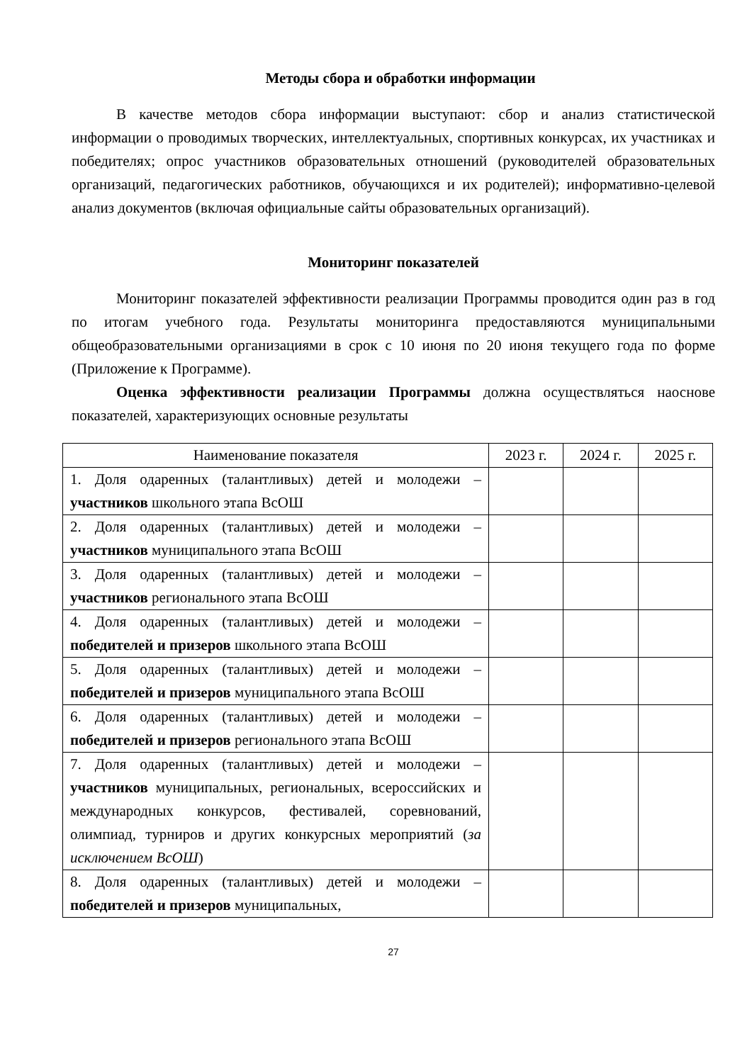Методы сбора и обработки информации
В качестве методов сбора информации выступают: сбор и анализ статистической информации о проводимых творческих, интеллектуальных, спортивных конкурсах, их участниках и победителях; опрос участников образовательных отношений (руководителей образовательных организаций, педагогических работников, обучающихся и их родителей); информативно-целевой анализ документов (включая официальные сайты образовательных организаций).
Мониторинг показателей
Мониторинг показателей эффективности реализации Программы проводится один раз в год по итогам учебного года. Результаты мониторинга предоставляются муниципальными общеобразовательными организациями в срок с 10 июня по 20 июня текущего года по форме (Приложение к Программе).
Оценка эффективности реализации Программы должна осуществляться наоснове показателей, характеризующих основные результаты
| Наименование показателя | 2023 г. | 2024 г. | 2025 г. |
| --- | --- | --- | --- |
| 1. Доля одаренных (талантливых) детей и молодежи – участников школьного этапа ВсОШ | | | |
| 2. Доля одаренных (талантливых) детей и молодежи – участников муниципального этапа ВсОШ | | | |
| 3. Доля одаренных (талантливых) детей и молодежи – участников регионального этапа ВсОШ | | | |
| 4. Доля одаренных (талантливых) детей и молодежи – победителей и призеров школьного этапа ВсОШ | | | |
| 5. Доля одаренных (талантливых) детей и молодежи – победителей и призеров муниципального этапа ВсОШ | | | |
| 6. Доля одаренных (талантливых) детей и молодежи – победителей и призеров регионального этапа ВсОШ | | | |
| 7. Доля одаренных (талантливых) детей и молодежи – участников муниципальных, региональных, всероссийских и международных конкурсов, фестивалей, соревнований, олимпиад, турниров и других конкурсных мероприятий ( за исключением ВсОШ ) | | | |
| 8. Доля одаренных (талантливых) детей и молодежи – победителей и призеров муниципальных, | | | |
27